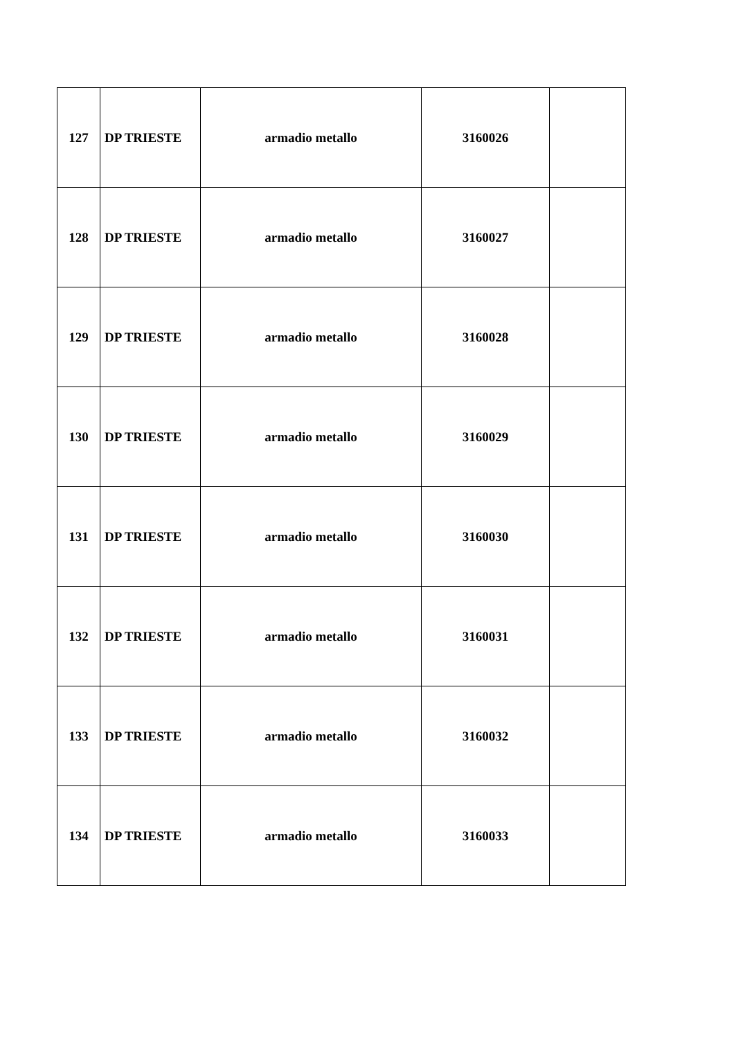| 127 | DP TRIESTE | armadio metallo | 3160026 | |
| 128 | DP TRIESTE | armadio metallo | 3160027 | |
| 129 | DP TRIESTE | armadio metallo | 3160028 | |
| 130 | DP TRIESTE | armadio metallo | 3160029 | |
| 131 | DP TRIESTE | armadio metallo | 3160030 | |
| 132 | DP TRIESTE | armadio metallo | 3160031 | |
| 133 | DP TRIESTE | armadio metallo | 3160032 | |
| 134 | DP TRIESTE | armadio metallo | 3160033 | |